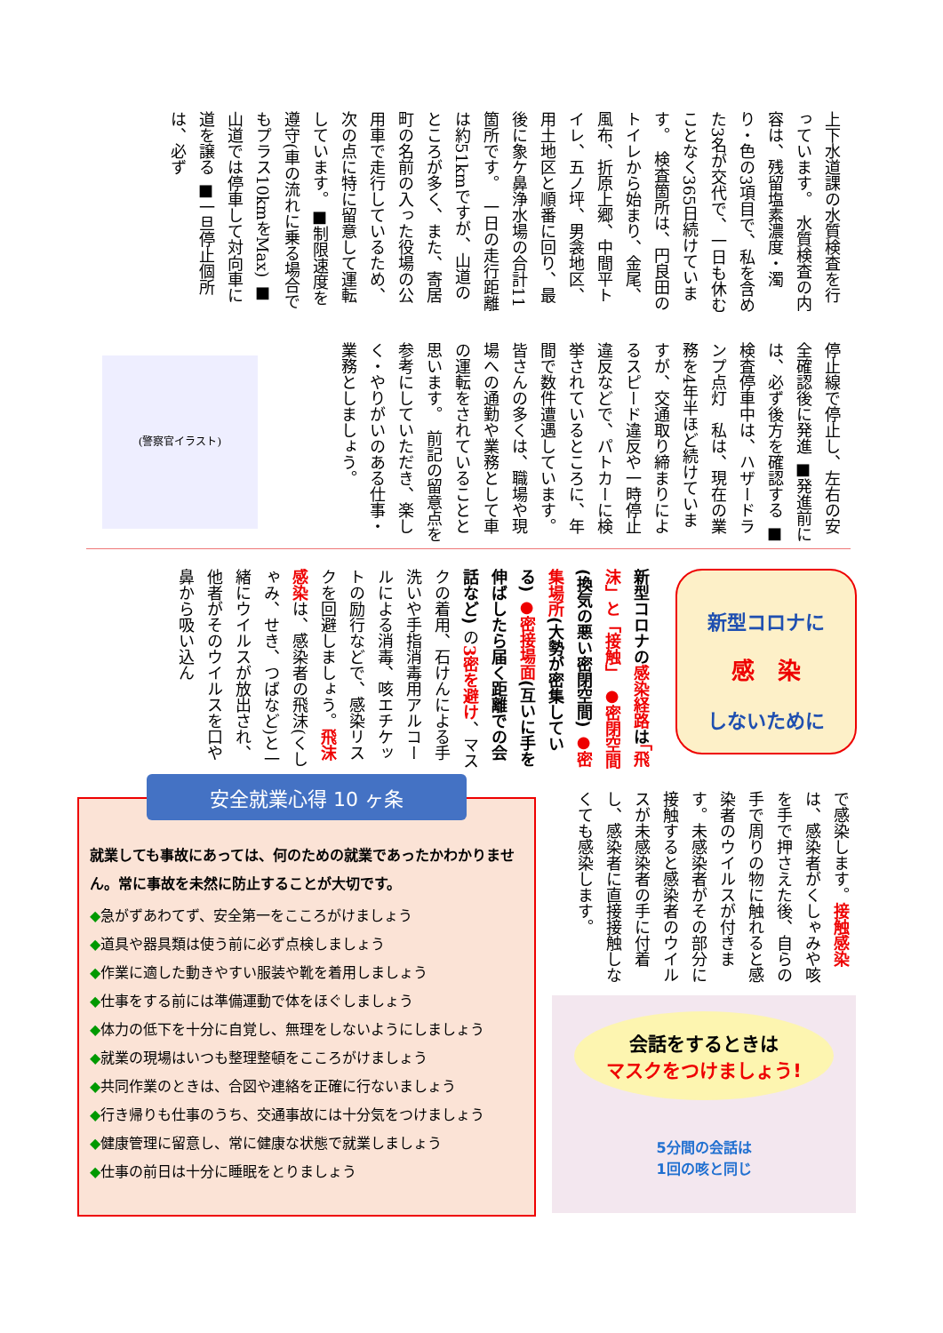上下水道課の水質検査を行っています。　水質検査の内容は、残留塩素濃度・濁り・色の3項目で、私を含めた3名が交代で、一日も休むことなく365日続けています。　検査箇所は、円良田のトイレから始まり、金尾、風布、折原上郷、中間平トイレ、五ノ坪、男衾地区、用土地区と順番に回り、最後に象ケ鼻浄水場の合計11箇所です。　一日の走行距離は約51kmですが、山道のところが多く、また、寄居町の名前の入った役場の公用車で走行しているため、次の点に特に留意して運転しています。■制限速度を遵守(車の流れに乗る場合でもプラス10kmをMax) ■山道では停車して対向車に道を譲る ■一旦停止個所は、必ず
停止線で停止し、左右の安全確認後に発進 ■発進前には、必ず後方を確認する ■検査停車中は、ハザードランプ点灯　私は、現在の業務を4年半ほど続けていますが、交通取り締まりによるスピード違反や一時停止違反などで、パトカーに検挙されているところに、年間で数件遭遇しています。　皆さんの多くは、職場や現場への通勤や業務として車の運転をされていることと思います。　前記の留意点を参考にしていただき、楽しく・やりがいのある仕事・業務としましょう。
(警察官イラスト)
新型コロナに
感　染
しないために
新型コロナの感染経路は「飛沫」と「接触」 ●密閉空間(換気の悪い密閉空間) ●密集場所(大勢が密集している) ●密接場面(互いに手を伸ばしたら届く距離での会話など) の3密を避け、マスクの着用、石けんによる手洗いや手指消毒用アルコールによる消毒、咳エチケットの励行などで、感染リスクを回避しましょう。飛沫感染は、感染者の飛沫(くしゃみ、せき、つばなど)と一緒にウイルスが放出され、他者がそのウイルスを口や鼻から吸い込ん
で感染します。接触感染は、感染者がくしゃみや咳を手で押さえた後、自らの手で周りの物に触れると感染者のウイルスが付きます。未感染者がその部分に接触すると感染者のウイルスが未感染者の手に付着し、感染者に直接接触しなくても感染します。
安全就業心得 10 ヶ条
就業しても事故にあっては、何のための就業であったかわかりません。常に事故を未然に防止することが大切です。
◆急がずあわてず、安全第一をこころがけましょう
◆道具や器具類は使う前に必ず点検しましょう
◆作業に適した動きやすい服装や靴を着用しましょう
◆仕事をする前には準備運動で体をほぐしましょう
◆体力の低下を十分に自覚し、無理をしないようにしましょう
◆就業の現場はいつも整理整頓をこころがけましょう
◆共同作業のときは、合図や連絡を正確に行ないましょう
◆行き帰りも仕事のうち、交通事故には十分気をつけましょう
◆健康管理に留意し、常に健康な状態で就業しましょう
◆仕事の前日は十分に睡眠をとりましょう
会話をするときは
マスクをつけましょう!
5分間の会話は
1回の咳と同じ